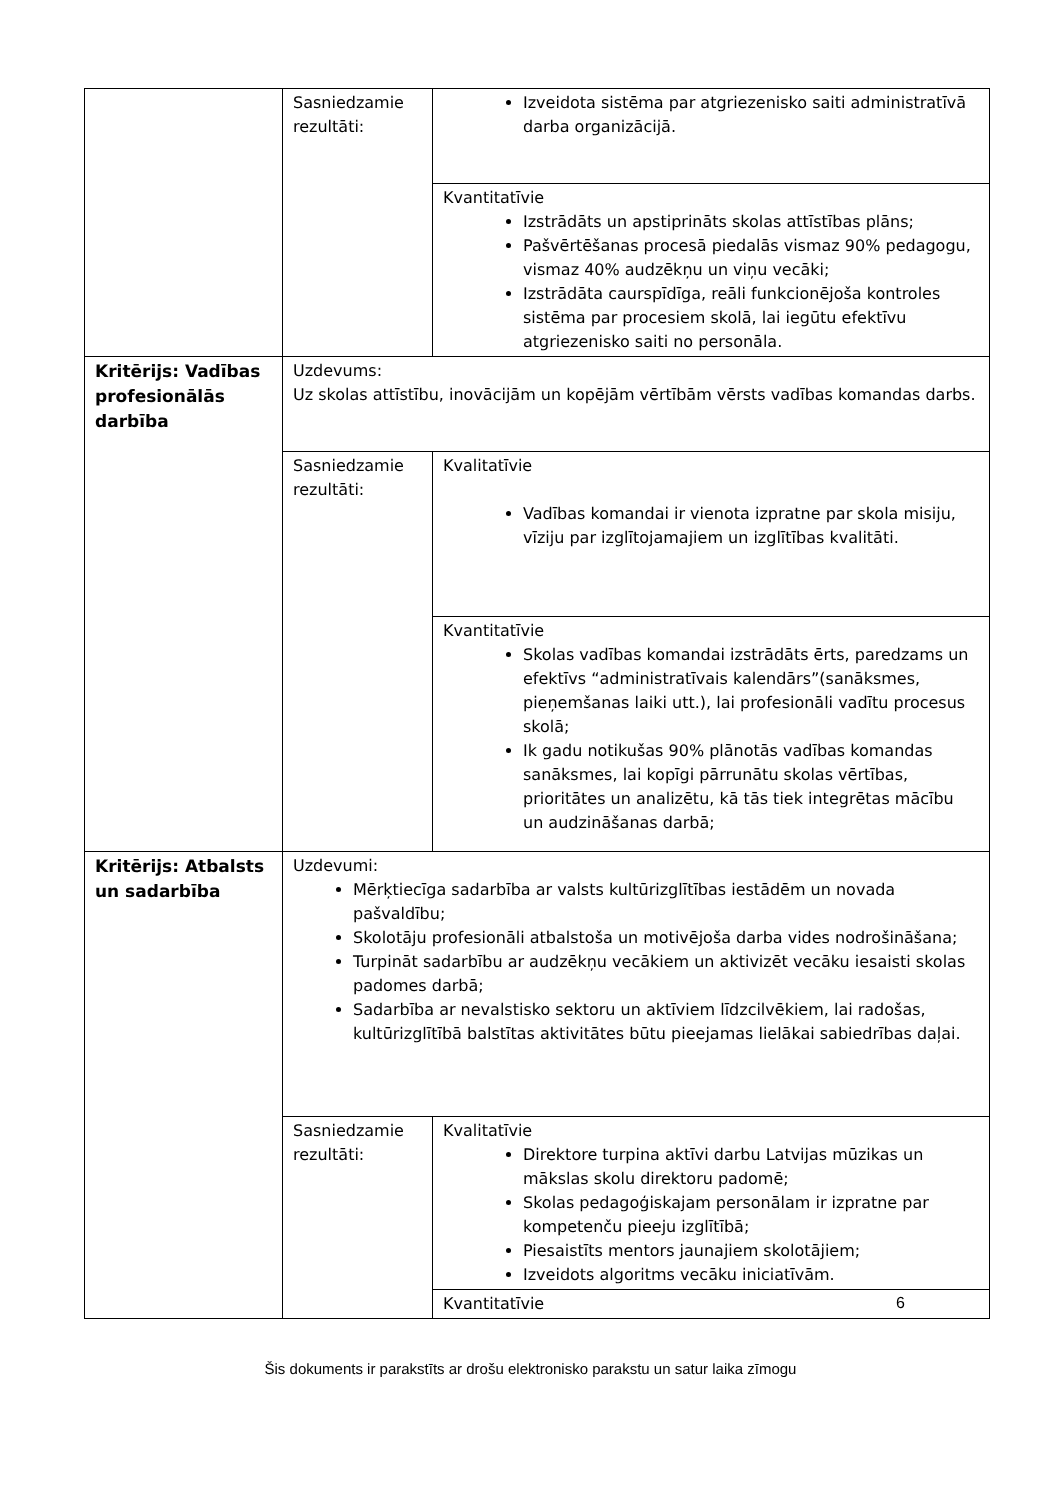| | Sasniedzamie rezultāti: | Izveidota sistēma par atgriezenisko saiti administratīvā darba organizācijā. |
| | | Kvantitatīvie Izstrādāts un apstiprināts skolas attīstības plāns; Pašvērtēšanas procesā piedalās vismaz 90% pedagogu, vismaz 40% audzēkņu un viņu vecāki; Izstrādāta caurspīdīga, reāli funkcionējoša kontroles sistēma par procesiem skolā, lai iegūtu efektīvu atgriezenisko saiti no personāla. |
| Kritērijs: Vadības profesionālās darbība | Uzdevums: Uz skolas attīstību, inovācijām un kopējām vērtībām vērsts vadības komandas darbs. | |
| | Sasniedzamie rezultāti: | Kvalitatīvie Vadības komandai ir vienota izpratne par skola misiju, vīziju par izglītojamajiem un izglītības kvalitāti. |
| | | Kvantitatīvie Skolas vadības komandai izstrādāts ērts, paredzams un efektīvs “administratīvais kalendārs”(sanāksmes, pieņemšanas laiki utt.), lai profesionāli vadītu procesus skolā; Ik gadu notikušas 90% plānotās vadības komandas sanāksmes, lai kopīgi pārrunātu skolas vērtības, prioritātes un analizētu, kā tās tiek integrētas mācību un audzināšanas darbā; |
| Kritērijs: Atbalsts un sadarbība | Uzdevumi: Mērķtiecīga sadarbība ar valsts kultūrizglītības iestādēm un novada pašvaldību; Skolotāju profesionāli atbalstoša un motivējoša darba vides nodrošināšana; Turpināt sadarbību ar audzēkņu vecākiem un aktivizēt vecāku iesaisti skolas padomes darbā; Sadarbība ar nevalstisko sektoru un aktīviem līdzcilvēkiem, lai radošas, kultūrizglītībā balstītas aktivitātes būtu pieejamas lielākai sabiedrības daļai. | |
| | Sasniedzamie rezultāti: | Kvalitatīvie Direktore turpina aktīvi darbu Latvijas mūzikas un mākslas skolu direktoru padomē; Skolas pedagoģiskajam personālam ir izpratne par kompetenču pieeju izglītībā; Piesaistīts mentors jaunajiem skolotājiem; Izveidots algoritms vecāku iniciatīvām. |
| | | Kvantitatīvie |
6
Šis dokuments ir parakstīts ar drošu elektronisko parakstu un satur laika zīmogu